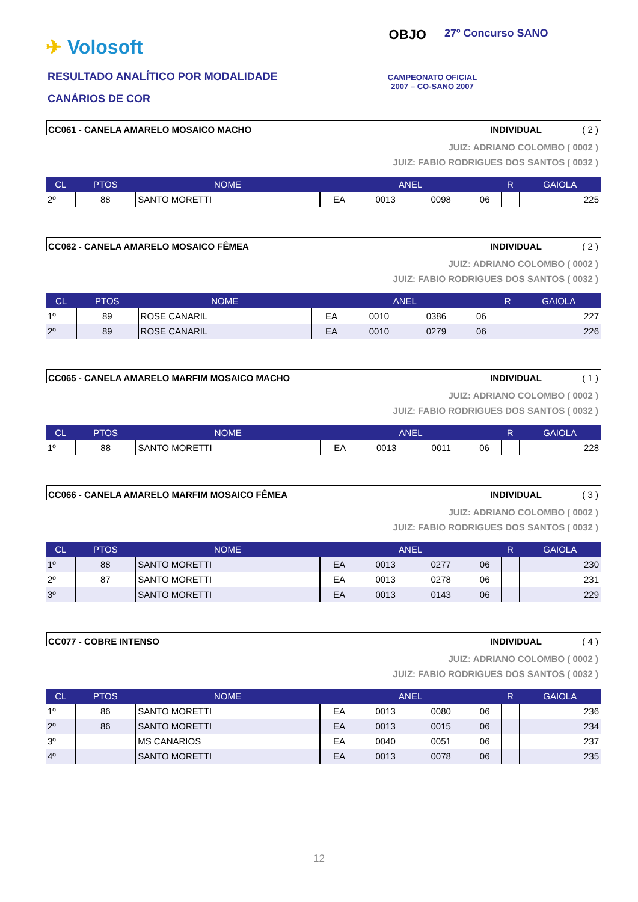✈ Volosoft
RESULTADO ANALÍTICO POR MODALIDADE
CANÁRIOS DE COR
OBJO 27º Concurso SANO
CAMPEONATO OFICIAL
2007 – CO-SANO 2007
CC061 - CANELA AMARELO MOSAICO MACHO INDIVIDUAL ( 2 )
JUIZ: ADRIANO COLOMBO ( 0002 )
JUIZ: FABIO RODRIGUES DOS SANTOS ( 0032 )
| CL | PTOS | NOME | ANEL | | | | R | GAIOLA |
| --- | --- | --- | --- | --- | --- | --- | --- | --- |
| 2º | 88 | SANTO MORETTI | EA | 0013 | 0098 | 06 | | 225 |
CC062 - CANELA AMARELO MOSAICO FÊMEA INDIVIDUAL ( 2 )
JUIZ: ADRIANO COLOMBO ( 0002 )
JUIZ: FABIO RODRIGUES DOS SANTOS ( 0032 )
| CL | PTOS | NOME | ANEL | | | | R | GAIOLA |
| --- | --- | --- | --- | --- | --- | --- | --- | --- |
| 1º | 89 | ROSE CANARIL | EA | 0010 | 0386 | 06 | | 227 |
| 2º | 89 | ROSE CANARIL | EA | 0010 | 0279 | 06 | | 226 |
CC065 - CANELA AMARELO MARFIM MOSAICO MACHO INDIVIDUAL ( 1 )
JUIZ: ADRIANO COLOMBO ( 0002 )
JUIZ: FABIO RODRIGUES DOS SANTOS ( 0032 )
| CL | PTOS | NOME | ANEL | | | | R | GAIOLA |
| --- | --- | --- | --- | --- | --- | --- | --- | --- |
| 1º | 88 | SANTO MORETTI | EA | 0013 | 0011 | 06 | | 228 |
CC066 - CANELA AMARELO MARFIM MOSAICO FÊMEA INDIVIDUAL ( 3 )
JUIZ: ADRIANO COLOMBO ( 0002 )
JUIZ: FABIO RODRIGUES DOS SANTOS ( 0032 )
| CL | PTOS | NOME | ANEL | | | | R | GAIOLA |
| --- | --- | --- | --- | --- | --- | --- | --- | --- |
| 1º | 88 | SANTO MORETTI | EA | 0013 | 0277 | 06 | | 230 |
| 2º | 87 | SANTO MORETTI | EA | 0013 | 0278 | 06 | | 231 |
| 3º | | SANTO MORETTI | EA | 0013 | 0143 | 06 | | 229 |
CC077 - COBRE INTENSO INDIVIDUAL ( 4 )
JUIZ: ADRIANO COLOMBO ( 0002 )
JUIZ: FABIO RODRIGUES DOS SANTOS ( 0032 )
| CL | PTOS | NOME | ANEL | | | | R | GAIOLA |
| --- | --- | --- | --- | --- | --- | --- | --- | --- |
| 1º | 86 | SANTO MORETTI | EA | 0013 | 0080 | 06 | | 236 |
| 2º | 86 | SANTO MORETTI | EA | 0013 | 0015 | 06 | | 234 |
| 3º | | MS CANARIOS | EA | 0040 | 0051 | 06 | | 237 |
| 4º | | SANTO MORETTI | EA | 0013 | 0078 | 06 | | 235 |
12